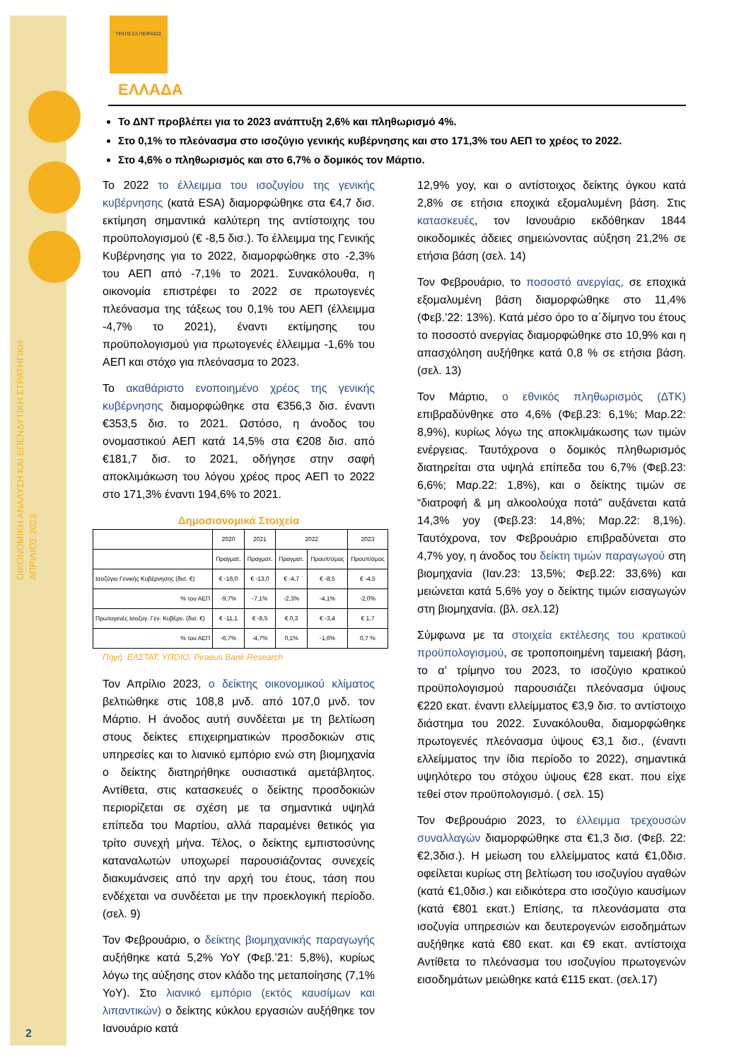ΟΙΚΟΝΟΜΙΚΗ ΑΝΑΛΥΣΗ ΚΑΙ ΕΠΕΝΔΥΤΙΚΗ ΣΤΡΑΤΗΓΙΚΗ
ΑΠΡΙΛΙΟΣ 2023
2
ΤΡΑΠΕΖΑ ΠΕΙΡΑΙΩΣ
ΕΛΛΑΔΑ
Το ΔΝΤ προβλέπει για το 2023 ανάπτυξη 2,6% και πληθωρισμό 4%.
Στο 0,1% το πλεόνασμα στο ισοζύγιο γενικής κυβέρνησης και στο 171,3% του ΑΕΠ το χρέος το 2022.
Στο 4,6% ο πληθωρισμός και στο 6,7% ο δομικός τον Μάρτιο.
Το 2022 το έλλειμμα του ισοζυγίου της γενικής κυβέρνησης (κατά ESA) διαμορφώθηκε στα €4,7 δισ. εκτίμηση σημαντικά καλύτερη της αντίστοιχης του προϋπολογισμού (€ -8,5 δισ.). Το έλλειμμα της Γενικής Κυβέρνησης για το 2022, διαμορφώθηκε στο -2,3% του ΑΕΠ από -7,1% το 2021. Συνακόλουθα, η οικονομία επιστρέφει το 2022 σε πρωτογενές πλεόνασμα της τάξεως του 0,1% του ΑΕΠ (έλλειμμα -4,7% το 2021), έναντι εκτίμησης του προϋπολογισμού για πρωτογενές έλλειμμα -1,6% του ΑΕΠ και στόχο για πλεόνασμα το 2023.
Το ακαθάριστο ενοποιημένο χρέος της γενικής κυβέρνησης διαμορφώθηκε στα €356,3 δισ. έναντι €353,5 δισ. το 2021. Ωστόσο, η άνοδος του ονομαστικού ΑΕΠ κατά 14,5% στα €208 δισ. από €181,7 δισ. το 2021, οδήγησε στην σαφή αποκλιμάκωση του λόγου χρέος προς ΑΕΠ το 2022 στο 171,3% έναντι 194,6% το 2021.
Δημοσιονομικά Στοιχεία
| | 2020 | 2021 | 2022 | | 2023 |
| --- | --- | --- | --- | --- | --- |
| | Πραγματ. | Πραγματ. | Πραγματ. | Προυπ/σμος | Προυπ/σμος |
| Ισοζύγιο Γενικής Κυβέρνησης (δισ. €) | € -16,0 | € -13,0 | € -4,7 | € -8,5 | € -4,5 |
| % του ΑΕΠ | -9,7% | -7,1% | -2,3% | -4,1% | -2,0% |
| Πρωτογενές Ισοζυγ. Γεν. Κυβέρν. (δισ. €) | € -11,1 | € -8,5 | € 0,3 | € -3,4 | € 1,7 |
| % του ΑΕΠ | -6,7% | -4,7% | 0,1% | -1,6% | 0,7 % |
Πηγή: ΕΛΣΤΑΤ, ΥΠΟΙΟ, Piraeus Bank Research
Τον Απρίλιο 2023, ο δείκτης οικονομικού κλίματος βελτιώθηκε στις 108,8 μνδ. από 107,0 μνδ. τον Μάρτιο. Η άνοδος αυτή συνδέεται με τη βελτίωση στους δείκτες επιχειρηματικών προσδοκιών στις υπηρεσίες και το λιανικό εμπόριο ενώ στη βιομηχανία ο δείκτης διατηρήθηκε ουσιαστικά αμετάβλητος. Αντίθετα, στις κατασκευές ο δείκτης προσδοκιών περιορίζεται σε σχέση με τα σημαντικά υψηλά επίπεδα του Μαρτίου, αλλά παραμένει θετικός για τρίτο συνεχή μήνα. Τέλος, ο δείκτης εμπιστοσύνης καταναλωτών υποχωρεί παρουσιάζοντας συνεχείς διακυμάνσεις από την αρχή του έτους, τάση που ενδέχεται να συνδέεται με την προεκλογική περίοδο. (σελ. 9)
Τον Φεβρουάριο, ο δείκτης βιομηχανικής παραγωγής αυξήθηκε κατά 5,2% YoY (Φεβ.’21: 5,8%), κυρίως λόγω της αύξησης στον κλάδο της μεταποίησης (7,1% YoY). Στο λιανικό εμπόριο (εκτός καυσίμων και λιπαντικών) ο δείκτης κύκλου εργασιών αυξήθηκε τον Ιανουάριο κατά
12,9% yoy, και ο αντίστοιχος δείκτης όγκου κατά 2,8% σε ετήσια εποχικά εξομαλυμένη βάση. Στις κατασκευές, τον Ιανουάριο εκδόθηκαν 1844 οικοδομικές άδειες σημειώνοντας αύξηση 21,2% σε ετήσια βάση (σελ. 14)
Τον Φεβρουάριο, το ποσοστό ανεργίας, σε εποχικά εξομαλυμένη βάση διαμορφώθηκε στο 11,4% (Φεβ.’22: 13%). Κατά μέσο όρο το α΄δίμηνο του έτους το ποσοστό ανεργίας διαμορφώθηκε στο 10,9% και η απασχόληση αυξήθηκε κατά 0,8 % σε ετήσια βάση. (σελ. 13)
Τον Μάρτιο, ο εθνικός πληθωρισμός (ΔΤΚ) επιβραδύνθηκε στο 4,6% (Φεβ.23: 6,1%; Μαρ.22: 8,9%), κυρίως λόγω της αποκλιμάκωσης των τιμών ενέργειας. Ταυτόχρονα ο δομικός πληθωρισμός διατηρείται στα υψηλά επίπεδα του 6,7% (Φεβ.23: 6,6%; Μαρ.22: 1,8%), και ο δείκτης τιμών σε “διατροφή & μη αλκοολούχα ποτά” αυξάνεται κατά 14,3% yoy (Φεβ.23: 14,8%; Μαρ.22: 8,1%). Ταυτόχρονα, τον Φεβρουάριο επιβραδύνεται στο 4,7% yoy, η άνοδος του δείκτη τιμών παραγωγού στη βιομηχανία (Ιαν.23: 13,5%; Φεβ.22: 33,6%) και μειώνεται κατά 5,6% yoy ο δείκτης τιμών εισαγωγών στη βιομηχανία. (βλ. σελ.12)
Σύμφωνα με τα στοιχεία εκτέλεσης του κρατικού προϋπολογισμού, σε τροποποιημένη ταμειακή βάση, το α’ τρίμηνο του 2023, το ισοζύγιο κρατικού προϋπολογισμού παρουσιάζει πλεόνασμα ύψους €220 εκατ. έναντι ελλείμματος €3,9 δισ. το αντίστοιχο διάστημα του 2022. Συνακόλουθα, διαμορφώθηκε πρωτογενές πλεόνασμα ύψους €3,1 δισ., (έναντι ελλείμματος την ίδια περίοδο το 2022), σημαντικά υψηλότερο του στόχου ύψους €28 εκατ. που είχε τεθεί στον προϋπολογισμό. ( σελ. 15)
Τον Φεβρουάριο 2023, το έλλειμμα τρεχουσών συναλλαγών διαμορφώθηκε στα €1,3 δισ. (Φεβ. 22: €2,3δισ.). Η μείωση του ελλείμματος κατά €1,0δισ. οφείλεται κυρίως στη βελτίωση του ισοζυγίου αγαθών (κατά €1,0δισ.) και ειδικότερα στο ισοζύγιο καυσίμων (κατά €801 εκατ.) Επίσης, τα πλεονάσματα στα ισοζυγία υπηρεσιών και δευτερογενών εισοδημάτων αυξήθηκε κατά €80 εκατ. και €9 εκατ. αντίστοιχα Αντίθετα το πλεόνασμα του ισοζυγίου πρωτογενών εισοδημάτων μειώθηκε κατά €115 εκατ. (σελ.17)